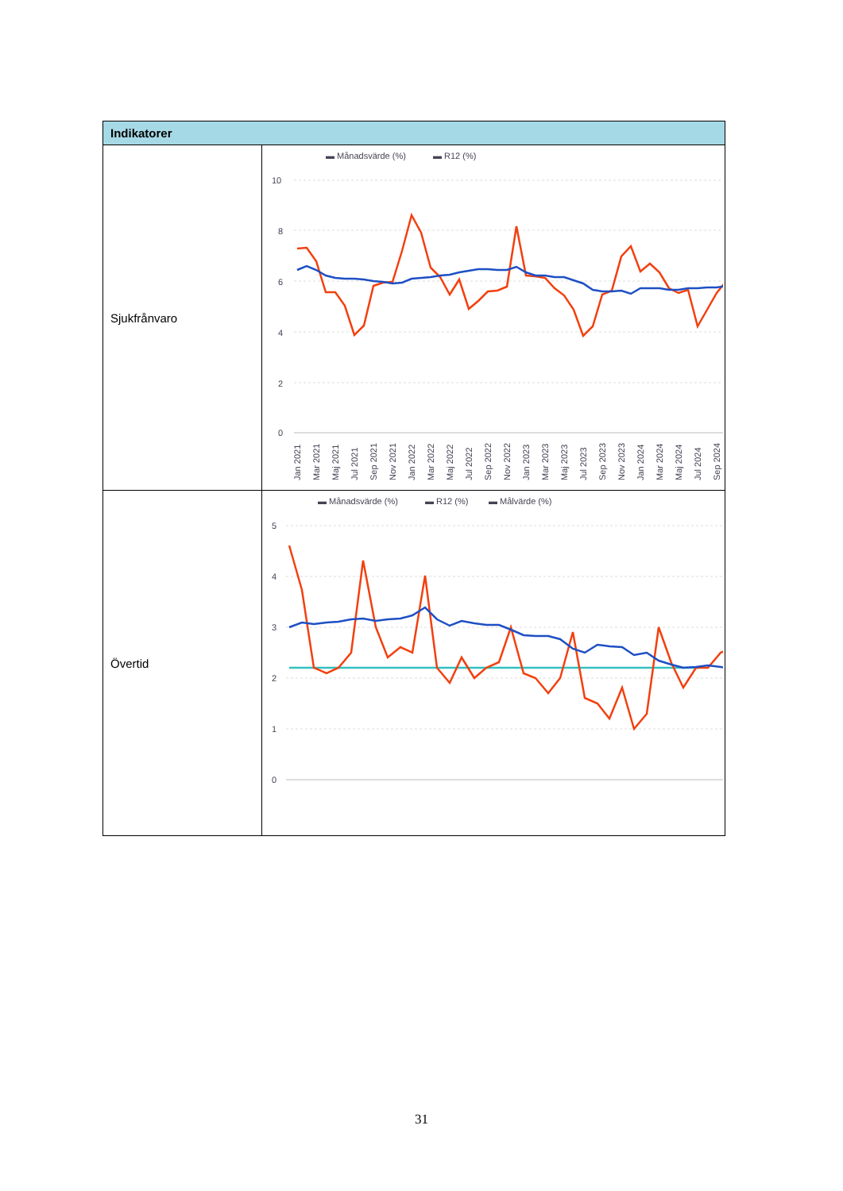| Indikatorer | |
| --- | --- |
| Sjukfrånvaro | ▬ Månadsvärde (%) ▬ R12 (%) 10 8 6 4 2 0 Jan 2021 Mar 2021 Maj 2021 Jul 2021 Sep 2021 Nov 2021 Jan 2022 Mar 2022 Maj 2022 Jul 2022 Sep 2022 Nov 2022 Jan 2023 Mar 2023 Maj 2023 Jul 2023 Sep 2023 Nov 2023 Jan 2024 Mar 2024 Maj 2024 Jul 2024 Sep 2024 |
| Övertid | ▬ Månadsvärde (%) ▬ R12 (%) ▬ Målvärde (%) 5 4 3 2 1 0 |
31